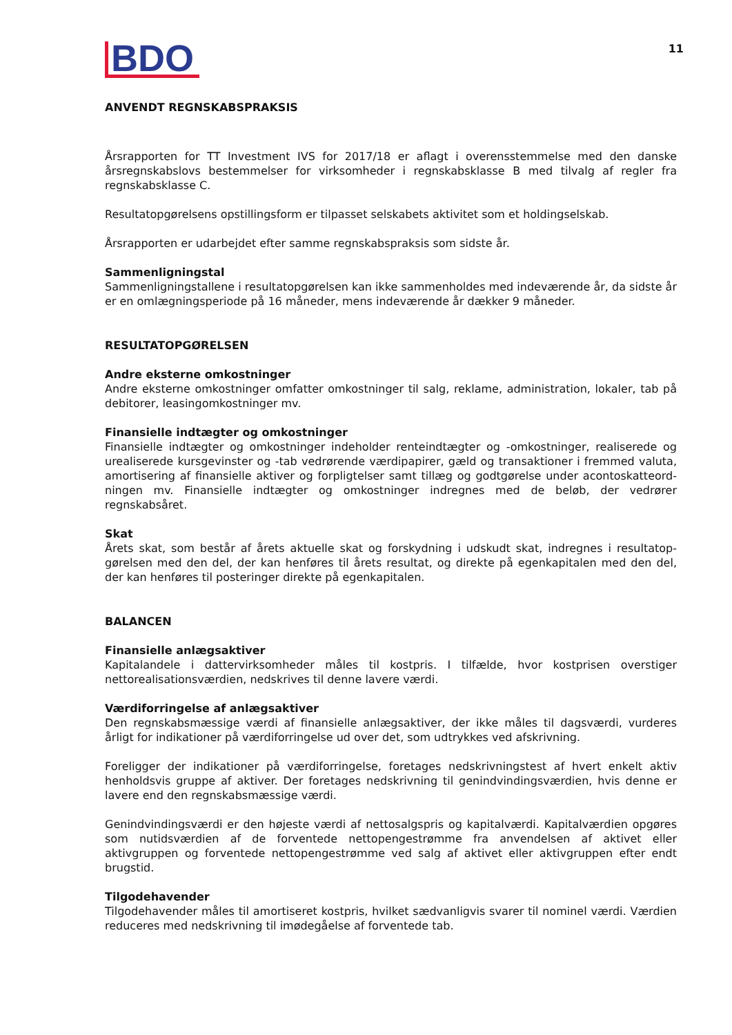BDO
11
ANVENDT REGNSKABSPRAKSIS
Årsrapporten for TT Investment IVS for 2017/18 er aflagt i overensstemmelse med den danske årsregn­skabslovs bestemmelser for virksomheder i regnskabsklasse B med tilvalg af regler fra regnskabsklasse C.
Resultatopgørelsens opstillingsform er tilpasset selskabets aktivitet som et holdingselskab.
Årsrapporten er udarbejdet efter samme regnskabspraksis som sidste år.
Sammenligningstal
Sammenligningstallene i resultatopgørelsen kan ikke sammenholdes med indeværende år, da sidste år er en omlægningsperiode på 16 måneder, mens indeværende år dækker 9 måneder.
RESULTATOPGØRELSEN
Andre eksterne omkostninger
Andre eksterne omkostninger omfatter omkostninger til salg, reklame, administration, lokaler, tab på debitorer, leasingomkostninger mv.
Finansielle indtægter og omkostninger
Finansielle indtægter og omkostninger indeholder renteindtægter og -omkostninger, realiserede og urealiserede kursgevinster og -tab vedrørende værdipapirer, gæld og transaktioner i fremmed valuta, amortisering af finansielle aktiver og forpligtelser samt tillæg og godtgørelse under acontoskatteord­ningen mv. Finansielle indtægter og omkostninger indregnes med de beløb, der vedrører regnskabsåret.
Skat
Årets skat, som består af årets aktuelle skat og forskydning i udskudt skat, indregnes i resultatop­gørelsen med den del, der kan henføres til årets resultat, og direkte på egenkapitalen med den del, der kan henføres til posteringer direkte på egenkapitalen.
BALANCEN
Finansielle anlægsaktiver
Kapitalandele i dattervirksomheder måles til kostpris. I tilfælde, hvor kostprisen overstiger nettorealisationsværdien, nedskrives til denne lavere værdi.
Værdiforringelse af anlægsaktiver
Den regnskabsmæssige værdi af finansielle anlægsaktiver, der ikke måles til dagsværdi, vurderes årligt for indikationer på værdiforringelse ud over det, som udtrykkes ved afskrivning.
Foreligger der indikationer på værdiforringelse, foretages nedskrivningstest af hvert enkelt aktiv henholdsvis gruppe af aktiver. Der foretages nedskrivning til genindvindingsværdien, hvis denne er lavere end den regnskabsmæssige værdi.
Genindvindingsværdi er den højeste værdi af nettosalgspris og kapitalværdi. Kapitalværdien opgøres som nutidsværdien af de forventede nettopengestrømme fra anvendelsen af aktivet eller aktivgruppen og forventede nettopengestrømme ved salg af aktivet eller aktivgruppen efter endt brugstid.
Tilgodehavender
Tilgodehavender måles til amortiseret kostpris, hvilket sædvanligvis svarer til nominel værdi. Værdien reduceres med nedskrivning til imødegåelse af forventede tab.